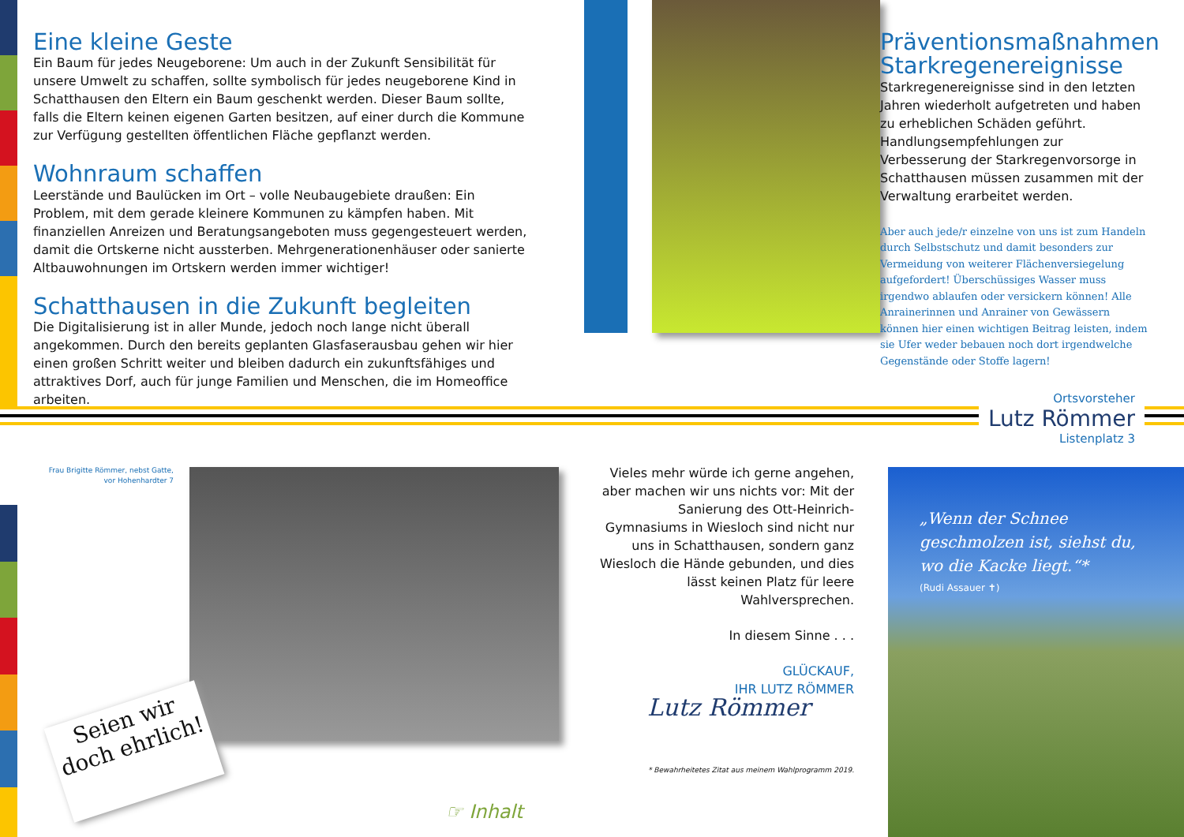Eine kleine Geste
Ein Baum für jedes Neugeborene: Um auch in der Zukunft Sensibilität für unsere Umwelt zu schaffen, sollte symbolisch für jedes neugeborene Kind in Schatthausen den Eltern ein Baum geschenkt werden. Dieser Baum sollte, falls die Eltern keinen eigenen Garten besitzen, auf einer durch die Kommune zur Verfügung gestellten öffentlichen Fläche gepflanzt werden.
Wohnraum schaffen
Leerstände und Baulücken im Ort – volle Neubaugebiete draußen: Ein Problem, mit dem gerade kleinere Kommunen zu kämpfen haben. Mit finanziellen Anreizen und Beratungsangeboten muss gegengesteuert werden, damit die Ortskerne nicht aussterben. Mehrgenerationenhäuser oder sanierte Altbauwohnungen im Ortskern werden immer wichtiger!
Schatthausen in die Zukunft begleiten
Die Digitalisierung ist in aller Munde, jedoch noch lange nicht überall angekommen. Durch den bereits geplanten Glasfaserausbau gehen wir hier einen großen Schritt weiter und bleiben dadurch ein zukunftsfähiges und attraktives Dorf, auch für junge Familien und Menschen, die im Homeoffice arbeiten.
Präventionsmaßnahmen Starkregenereignisse
Starkregenereignisse sind in den letzten Jahren wiederholt aufgetreten und haben zu erheblichen Schäden geführt. Handlungsempfehlungen zur Verbesserung der Starkregenvorsorge in Schatthausen müssen zusammen mit der Verwaltung erarbeitet werden.
Aber auch jede/r einzelne von uns ist zum Handeln durch Selbstschutz und damit besonders zur Vermeidung von weiterer Flächenversiegelung aufgefordert! Überschüssiges Wasser muss irgendwo ablaufen oder versickern können! Alle Anrainerinnen und Anrainer von Gewässern können hier einen wichtigen Beitrag leisten, indem sie Ufer weder bebauen noch dort irgend­welche Gegenstände oder Stoffe lagern!
Ortsvorsteher
Lutz Römmer
Listenplatz 3
Frau Brigitte Römmer, nebst Gatte, vor Hohenhardter 7
Seien wir doch ehrlich!
☞ Inhalt
Vieles mehr würde ich gerne angehen, aber machen wir uns nichts vor: Mit der Sanierung des Ott-Heinrich-Gymnasiums in Wiesloch sind nicht nur uns in Schatthausen, sondern ganz Wiesloch die Hände gebunden, und dies lässt keinen Platz für leere Wahlversprechen.
In diesem Sinne . . .
GLÜCKAUF,
IHR LUTZ RÖMMER
Lutz Römmer
* Bewahrheitetes Zitat aus meinem Wahlprogramm 2019.
„Wenn der Schnee geschmolzen ist, siehst du, wo die Kacke liegt.“*
(Rudi Assauer ✝)